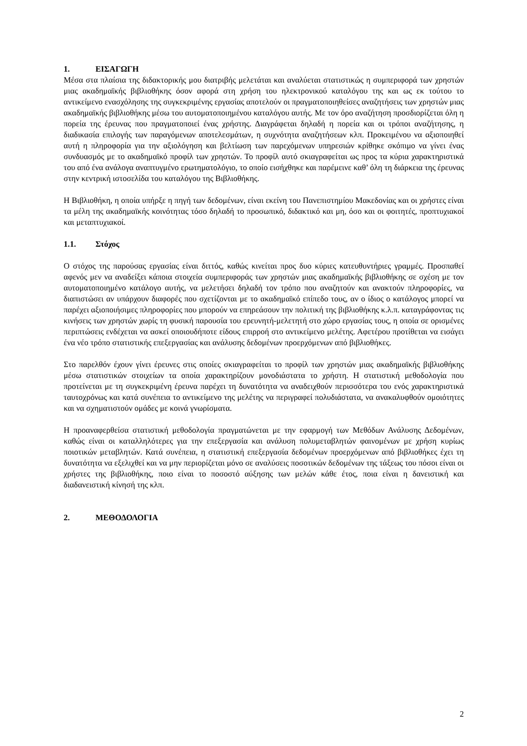1. ΕΙΣΑΓΩΓΗ
Μέσα στα πλαίσια της διδακτορικής μου διατριβής μελετάται και αναλύεται στατιστικώς η συμπεριφορά των χρηστών μιας ακαδημαϊκής βιβλιοθήκης όσον αφορά στη χρήση του ηλεκτρονικού καταλόγου της και ως εκ τούτου το αντικείμενο ενασχόλησης της συγκεκριμένης εργασίας αποτελούν οι πραγματοποιηθείσες αναζητήσεις των χρηστών μιας ακαδημαϊκής βιβλιοθήκης μέσω του αυτοματοποιημένου καταλόγου αυτής. Με τον όρο αναζήτηση προσδιορίζεται όλη η πορεία της έρευνας που πραγματοποιεί ένας χρήστης. Διαγράφεται δηλαδή η πορεία και οι τρόποι αναζήτησης, η διαδικασία επιλογής των παραγόμενων αποτελεσμάτων, η συχνότητα αναζητήσεων κλπ. Προκειμένου να αξιοποιηθεί αυτή η πληροφορία για την αξιολόγηση και βελτίωση των παρεχόμενων υπηρεσιών κρίθηκε σκόπιμο να γίνει ένας συνδυασμός με το ακαδημαϊκό προφίλ των χρηστών. Το προφίλ αυτό σκιαγραφείται ως προς τα κύρια χαρακτηριστικά του από ένα ανάλογα αναπτυγμένο ερωτηματολόγιο, το οποίο εισήχθηκε και παρέμεινε καθ’ όλη τη διάρκεια της έρευνας στην κεντρική ιστοσελίδα του καταλόγου της Βιβλιοθήκης.
Η Βιβλιοθήκη, η οποία υπήρξε η πηγή των δεδομένων, είναι εκείνη του Πανεπιστημίου Μακεδονίας και οι χρήστες είναι τα μέλη της ακαδημαϊκής κοινότητας τόσο δηλαδή το προσωπικό, διδακτικό και μη, όσο και οι φοιτητές, προπτυχιακοί και μεταπτυχιακοί.
1.1. Στόχος
Ο στόχος της παρούσας εργασίας είναι διττός, καθώς κινείται προς δυο κύριες κατευθυντήριες γραμμές. Προσπαθεί αφενός μεν να αναδείξει κάποια στοιχεία συμπεριφοράς των χρηστών μιας ακαδημαϊκής βιβλιοθήκης σε σχέση με τον αυτοματοποιημένο κατάλογο αυτής, να μελετήσει δηλαδή τον τρόπο που αναζητούν και ανακτούν πληροφορίες, να διαπιστώσει αν υπάρχουν διαφορές που σχετίζονται με το ακαδημαϊκό επίπεδο τους, αν ο ίδιος ο κατάλογος μπορεί να παρέχει αξιοποιήσιμες πληροφορίες που μπορούν να επηρεάσουν την πολιτική της βιβλιοθήκης κ.λ.π. καταγράφοντας τις κινήσεις των χρηστών χωρίς τη φυσική παρουσία του ερευνητή-μελετητή στο χώρο εργασίας τους, η οποία σε ορισμένες περιπτώσεις ενδέχεται να ασκεί οποιουδήποτε είδους επιρροή στο αντικείμενο μελέτης. Αφετέρου προτίθεται να εισάγει ένα νέο τρόπο στατιστικής επεξεργασίας και ανάλυσης δεδομένων προερχόμενων από βιβλιοθήκες.
Στο παρελθόν έχουν γίνει έρευνες στις οποίες σκιαγραφείται το προφίλ των χρηστών μιας ακαδημαϊκής βιβλιοθήκης μέσω στατιστικών στοιχείων τα οποία χαρακτηρίζουν μονοδιάστατα το χρήστη. Η στατιστική μεθοδολογία που προτείνεται με τη συγκεκριμένη έρευνα παρέχει τη δυνατότητα να αναδειχθούν περισσότερα του ενός χαρακτηριστικά ταυτοχρόνως και κατά συνέπεια το αντικείμενο της μελέτης να περιγραφεί πολυδιάστατα, να ανακαλυφθούν ομοιότητες και να σχηματιστούν ομάδες με κοινά γνωρίσματα.
Η προαναφερθείσα στατιστική μεθοδολογία πραγματώνεται με την εφαρμογή των Μεθόδων Ανάλυσης Δεδομένων, καθώς είναι οι καταλληλότερες για την επεξεργασία και ανάλυση πολυμεταβλητών φαινομένων με χρήση κυρίως ποιοτικών μεταβλητών. Κατά συνέπεια, η στατιστική επεξεργασία δεδομένων προερχόμενων από βιβλιοθήκες έχει τη δυνατότητα να εξελιχθεί και να μην περιορίζεται μόνο σε αναλύσεις ποσοτικών δεδομένων της τάξεως του πόσοι είναι οι χρήστες της βιβλιοθήκης, ποιο είναι το ποσοστό αύξησης των μελών κάθε έτος, ποια είναι η δανειστική και διαδανειστική κίνησή της κλπ.
2. ΜΕΘΟΔΟΛΟΓΙΑ
2